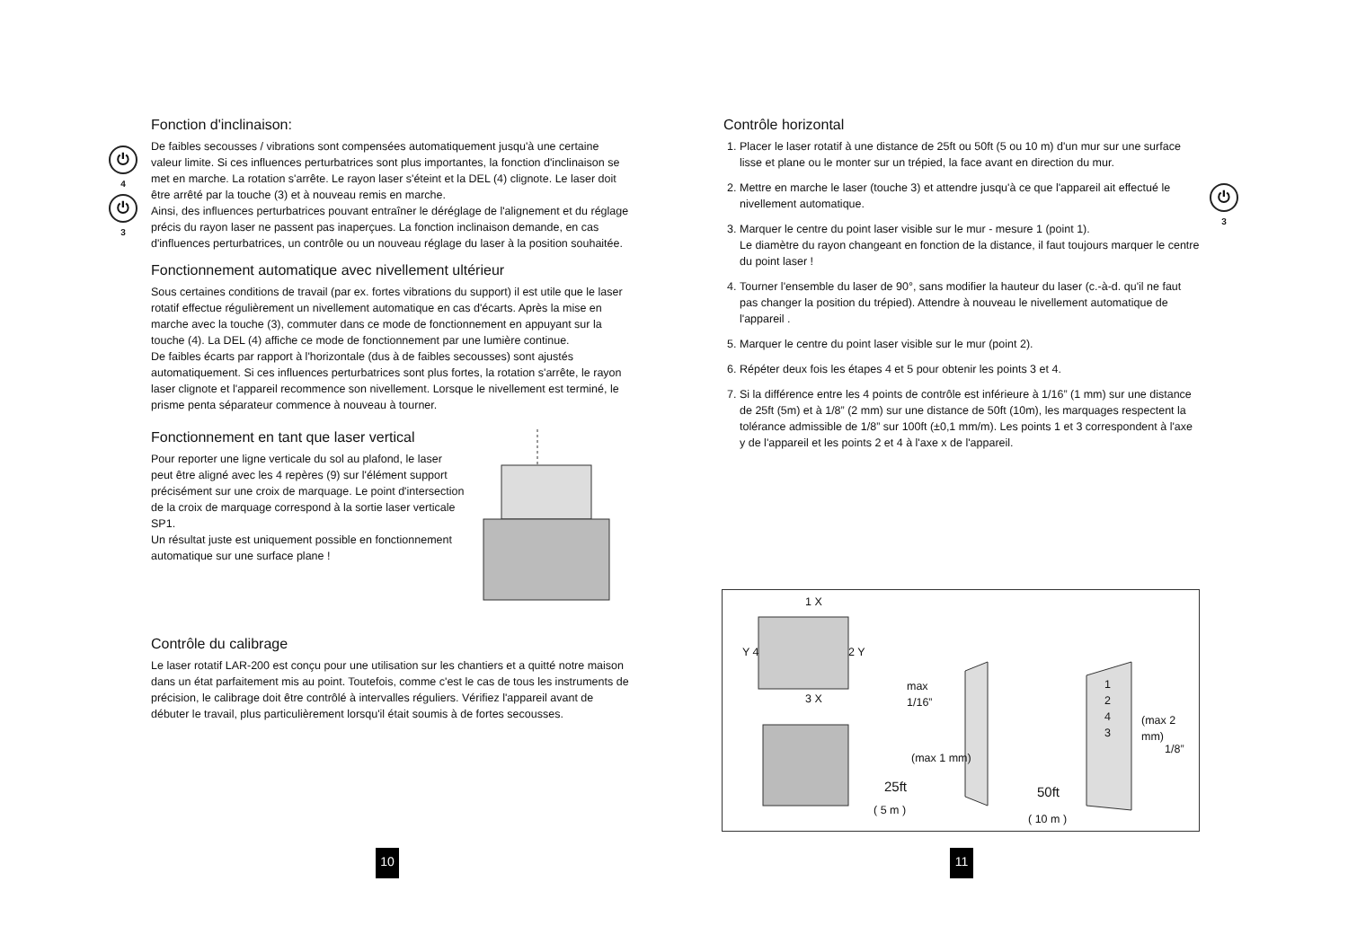Fonction d'inclinaison:
⏻
4
⏻
3
De faibles secousses / vibrations sont compensées automatiquement jusqu'à une certaine valeur limite. Si ces influences perturbatrices sont plus importantes, la fonction d'inclinaison se met en marche. La rotation s'arrête. Le rayon laser s'éteint et la DEL (4) clignote. Le laser doit être arrêté par la touche (3) et à nouveau remis en marche.
Ainsi, des influences perturbatrices pouvant entraîner le déréglage de l'alignement et du réglage précis du rayon laser ne passent pas inaperçues. La fonction inclinaison demande, en cas d'influences perturbatrices, un contrôle ou un nouveau réglage du laser à la position souhaitée.
Fonctionnement automatique avec nivellement ultérieur
Sous certaines conditions de travail (par ex. fortes vibrations du support) il est utile que le laser rotatif effectue régulièrement un nivellement automatique en cas d'écarts. Après la mise en marche avec la touche (3), commuter dans ce mode de fonctionnement en appuyant sur la touche (4). La DEL (4) affiche ce mode de fonctionnement par une lumière continue.
De faibles écarts par rapport à l'horizontale (dus à de faibles secousses) sont ajustés automatiquement. Si ces influences perturbatrices sont plus fortes, la rotation s'arrête, le rayon laser clignote et l'appareil recommence son nivellement. Lorsque le nivellement est terminé, le prisme penta séparateur commence à nouveau à tourner.
Fonctionnement en tant que laser vertical
Pour reporter une ligne verticale du sol au plafond, le laser peut être aligné avec les 4 repères (9) sur l'élément support précisément sur une croix de marquage. Le point d'intersection de la croix de marquage correspond à la sortie laser verticale SP1.
Un résultat juste est uniquement possible en fonctionnement automatique sur une surface plane !
Contrôle du calibrage
Le laser rotatif LAR-200 est conçu pour une utilisation sur les chantiers et a quitté notre maison dans un état parfaitement mis au point. Toutefois, comme c'est le cas de tous les instruments de précision, le calibrage doit être contrôlé à intervalles réguliers. Vérifiez l'appareil avant de débuter le travail, plus particulièrement lorsqu'il était soumis à de fortes secousses.
Contrôle horizontal
⏻
3
1. Placer le laser rotatif à une distance de 25ft ou 50ft (5 ou 10 m) d'un mur sur une surface lisse et plane ou le monter sur un trépied, la face avant en direction du mur.
2. Mettre en marche le laser (touche 3) et attendre jusqu'à ce que l'appareil ait effectué le nivellement automatique.
3. Marquer le centre du point laser visible sur le mur - mesure 1 (point 1).
Le diamètre du rayon changeant en fonction de la distance, il faut toujours marquer le centre du point laser !
4. Tourner l'ensemble du laser de 90°, sans modifier la hauteur du laser (c.-à-d. qu'il ne faut pas changer la position du trépied). Attendre à nouveau le nivellement automatique de l'appareil .
5. Marquer le centre du point laser visible sur le mur (point 2).
6. Répéter deux fois les étapes 4 et 5 pour obtenir les points 3 et 4.
7. Si la différence entre les 4 points de contrôle est inférieure à 1/16” (1 mm) sur une distance de 25ft (5m) et à 1/8” (2 mm) sur une distance de 50ft (10m), les marquages respectent la tolérance admissible de 1/8” sur 100ft (±0,1 mm/m). Les points 1 et 3 correspondent à l'axe y de l'appareil et les points 2 et 4 à l'axe x de l'appareil.
1 X
Y 4 2 Y
3 X
max
1/16”
(max 1 mm)
25ft
( 5 m )
50ft
( 10 m )
1
2
4
3
(max 2 mm)
1/8”
10 11